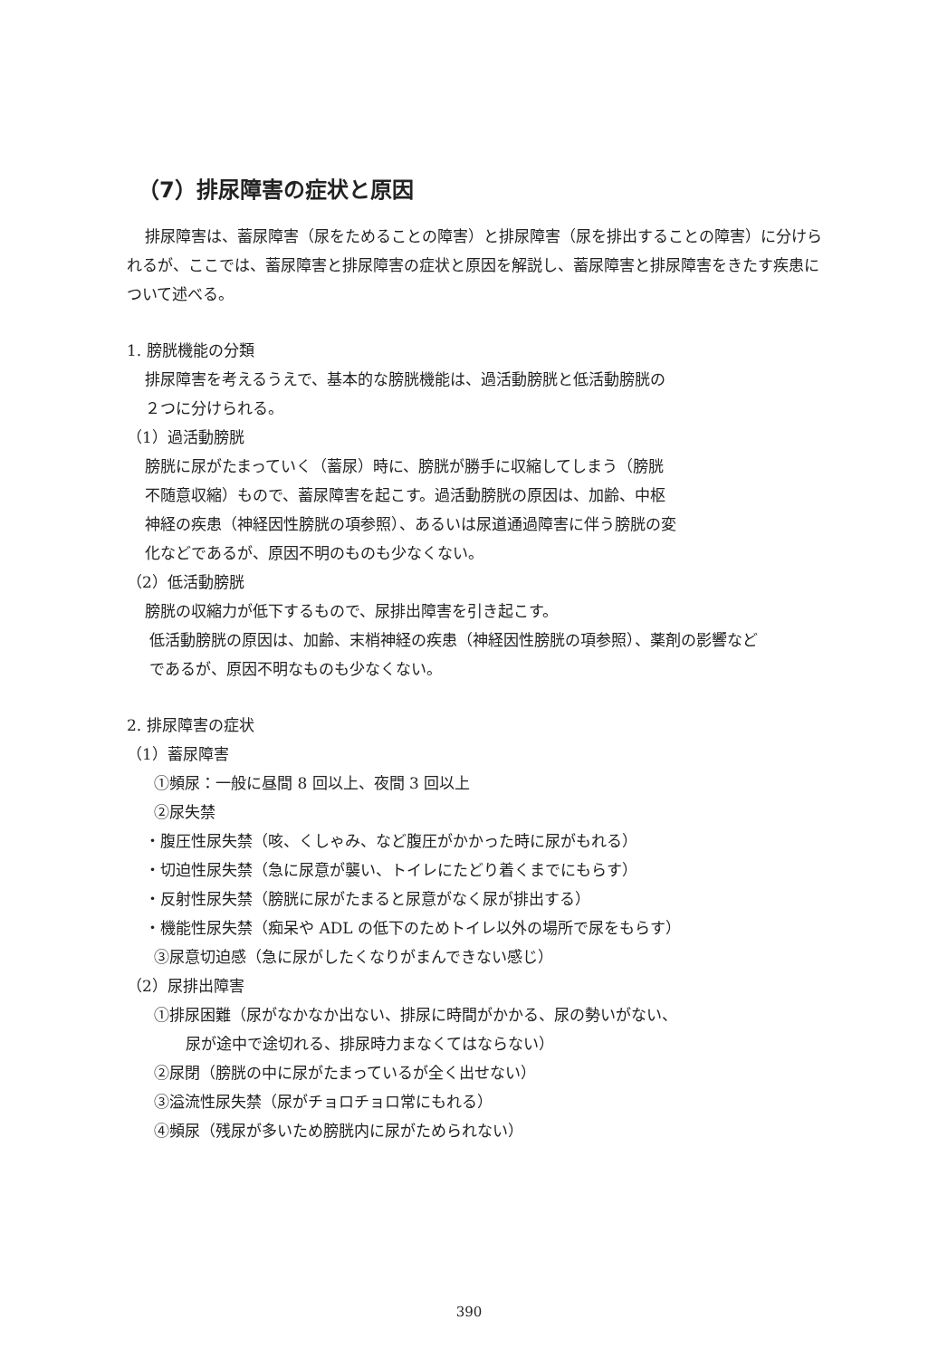（7）排尿障害の症状と原因
排尿障害は、蓄尿障害（尿をためることの障害）と排尿障害（尿を排出することの障害）に分けられるが、ここでは、蓄尿障害と排尿障害の症状と原因を解説し、蓄尿障害と排尿障害をきたす疾患について述べる。
1. 膀胱機能の分類
排尿障害を考えるうえで、基本的な膀胱機能は、過活動膀胱と低活動膀胱の
２つに分けられる。
（1）過活動膀胱
膀胱に尿がたまっていく（蓄尿）時に、膀胱が勝手に収縮してしまう（膀胱
不随意収縮）もので、蓄尿障害を起こす。過活動膀胱の原因は、加齢、中枢
神経の疾患（神経因性膀胱の項参照）、あるいは尿道通過障害に伴う膀胱の変
化などであるが、原因不明のものも少なくない。
（2）低活動膀胱
膀胱の収縮力が低下するもので、尿排出障害を引き起こす。
低活動膀胱の原因は、加齢、末梢神経の疾患（神経因性膀胱の項参照）、薬剤の影響など
であるが、原因不明なものも少なくない。
2. 排尿障害の症状
（1）蓄尿障害
①頻尿：一般に昼間 8 回以上、夜間 3 回以上
②尿失禁
・腹圧性尿失禁（咳、くしゃみ、など腹圧がかかった時に尿がもれる）
・切迫性尿失禁（急に尿意が襲い、トイレにたどり着くまでにもらす）
・反射性尿失禁（膀胱に尿がたまると尿意がなく尿が排出する）
・機能性尿失禁（痴呆や ADL の低下のためトイレ以外の場所で尿をもらす）
③尿意切迫感（急に尿がしたくなりがまんできない感じ）
（2）尿排出障害
①排尿困難（尿がなかなか出ない、排尿に時間がかかる、尿の勢いがない、
尿が途中で途切れる、排尿時力まなくてはならない）
②尿閉（膀胱の中に尿がたまっているが全く出せない）
③溢流性尿失禁（尿がチョロチョロ常にもれる）
④頻尿（残尿が多いため膀胱内に尿がためられない）
390